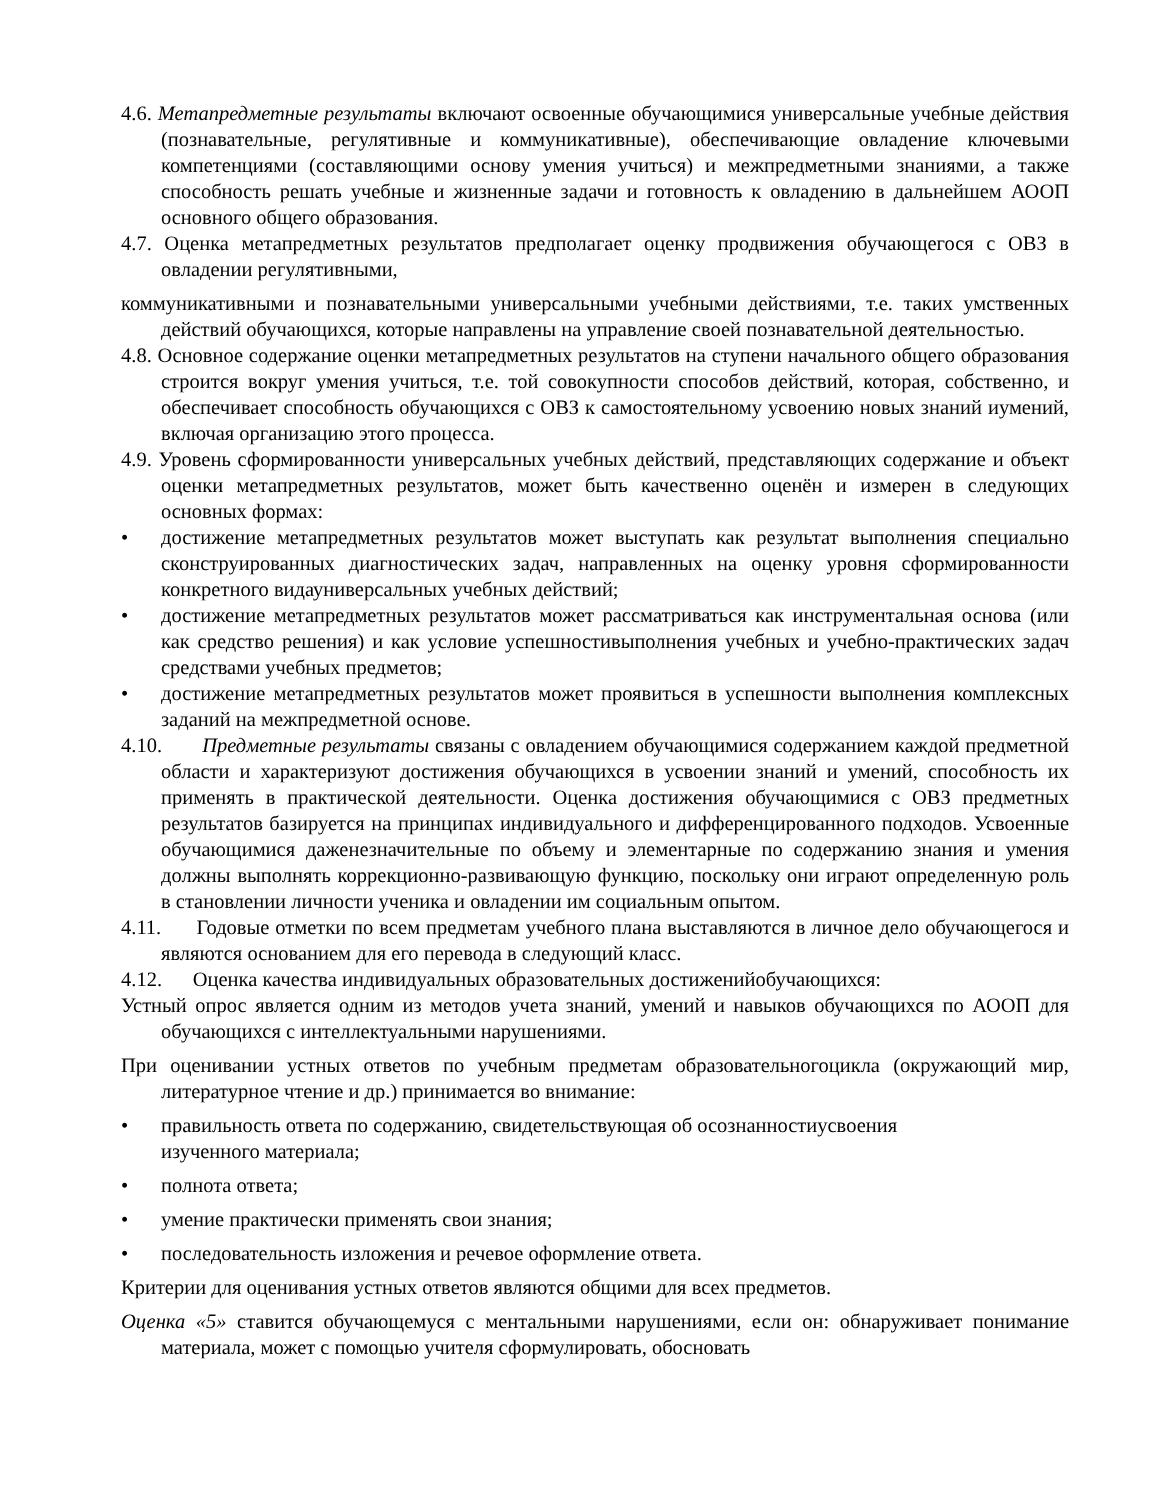4.6. Метапредметные результаты включают освоенные обучающимися универсальные учебные действия (познавательные, регулятивные и коммуникативные), обеспечивающие овладение ключевыми компетенциями (составляющими основу умения учиться) и межпредметными знаниями, а также способность решать учебные и жизненные задачи и готовность к овладению в дальнейшем АООП основного общего образования.
4.7. Оценка метапредметных результатов предполагает оценку продвижения обучающегося с ОВЗ в овладении регулятивными,
коммуникативными и познавательными универсальными учебными действиями, т.е. таких умственных действий обучающихся, которые направлены на управление своей познавательной деятельностью.
4.8. Основное содержание оценки метапредметных результатов на ступени начального общего образования строится вокруг умения учиться, т.е. той совокупности способов действий, которая, собственно, и обеспечивает способность обучающихся с ОВЗ к самостоятельному усвоению новых знаний иумений, включая организацию этого процесса.
4.9. Уровень сформированности универсальных учебных действий, представляющих содержание и объект оценки метапредметных результатов, может быть качественно оценён и измерен в следующих основных формах:
• достижение метапредметных результатов может выступать как результат выполнения специально сконструированных диагностических задач, направленных на оценку уровня сформированности конкретного видауниверсальных учебных действий;
• достижение метапредметных результатов может рассматриваться как инструментальная основа (или как средство решения) и как условие успешностивыполнения учебных и учебно-практических задач средствами учебных предметов;
• достижение метапредметных результатов может проявиться в успешности выполнения комплексных заданий на межпредметной основе.
4.10. Предметные результаты связаны с овладением обучающимися содержанием каждой предметной области и характеризуют достижения обучающихся в усвоении знаний и умений, способность их применять в практической деятельности. Оценка достижения обучающимися с ОВЗ предметных результатов базируется на принципах индивидуального и дифференцированного подходов. Усвоенные обучающимися даженезначительные по объему и элементарные по содержанию знания и умения должны выполнять коррекционно-развивающую функцию, поскольку они играют определенную роль в становлении личности ученика и овладении им социальным опытом.
4.11. Годовые отметки по всем предметам учебного плана выставляются в личное дело обучающегося и являются основанием для его перевода в следующий класс.
4.12. Оценка качества индивидуальных образовательных достиженийобучающихся:
Устный опрос является одним из методов учета знаний, умений и навыков обучающихся по АООП для обучающихся с интеллектуальными нарушениями.
При оценивании устных ответов по учебным предметам образовательногоцикла (окружающий мир, литературное чтение и др.) принимается во внимание:
• правильность ответа по содержанию, свидетельствующая об осознанностиусвоения
изученного материала;
• полнота ответа;
• умение практически применять свои знания;
• последовательность изложения и речевое оформление ответа.
Критерии для оценивания устных ответов являются общими для всех предметов.
Оценка «5» ставится обучающемуся с ментальными нарушениями, если он: обнаруживает понимание материала, может с помощью учителя сформулировать, обосновать